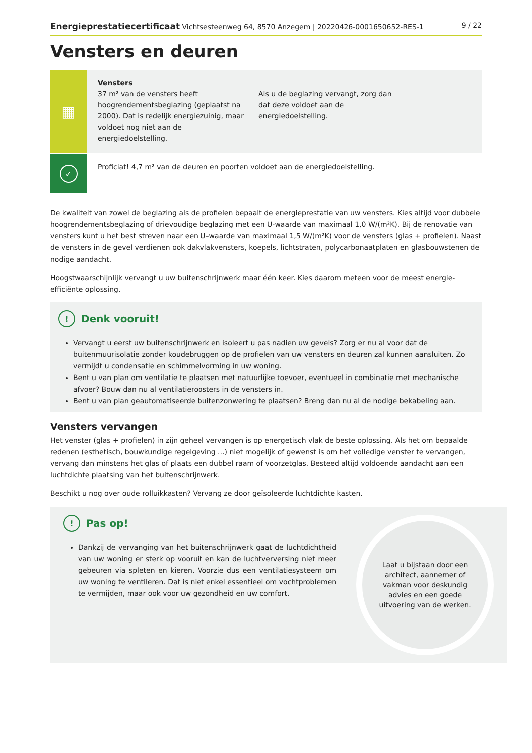Energieprestatiecertificaat Vichtsesteenweg 64, 8570 Anzegem | 20220426-0001650652-RES-1 9 / 22
Vensters en deuren
▦
Vensters
37 m² van de vensters heeft hoogrendementsbeglazing (geplaatst na 2000). Dat is redelijk energiezuinig, maar voldoet nog niet aan de energiedoelstelling.
Als u de beglazing vervangt, zorg dan dat deze voldoet aan de energiedoelstelling.
✓
Proficiat! 4,7 m² van de deuren en poorten voldoet aan de energiedoelstelling.
De kwaliteit van zowel de beglazing als de profielen bepaalt de energieprestatie van uw vensters. Kies altijd voor dubbele hoogrendementsbeglazing of drievoudige beglazing met een U-waarde van maximaal 1,0 W/(m²K). Bij de renovatie van vensters kunt u het best streven naar een U–waarde van maximaal 1,5 W/(m²K) voor de vensters (glas + profielen). Naast de vensters in de gevel verdienen ook dakvlakvensters, koepels, lichtstraten, polycarbonaatplaten en glasbouwstenen de nodige aandacht.
Hoogstwaarschijnlijk vervangt u uw buitenschrijnwerk maar één keer. Kies daarom meteen voor de meest energie-efficiënte oplossing.
! Denk vooruit!
Vervangt u eerst uw buitenschrijnwerk en isoleert u pas nadien uw gevels? Zorg er nu al voor dat de buitenmuurisolatie zonder koudebruggen op de profielen van uw vensters en deuren zal kunnen aansluiten. Zo vermijdt u condensatie en schimmelvorming in uw woning.
Bent u van plan om ventilatie te plaatsen met natuurlijke toevoer, eventueel in combinatie met mechanische afvoer? Bouw dan nu al ventilatieroosters in de vensters in.
Bent u van plan geautomatiseerde buitenzonwering te plaatsen? Breng dan nu al de nodige bekabeling aan.
Vensters vervangen
Het venster (glas + profielen) in zijn geheel vervangen is op energetisch vlak de beste oplossing. Als het om bepaalde redenen (esthetisch, bouwkundige regelgeving ...) niet mogelijk of gewenst is om het volledige venster te vervangen, vervang dan minstens het glas of plaats een dubbel raam of voorzetglas. Besteed altijd voldoende aandacht aan een luchtdichte plaatsing van het buitenschrijnwerk.
Beschikt u nog over oude rolluikkasten? Vervang ze door geïsoleerde luchtdichte kasten.
! Pas op!
Dankzij de vervanging van het buitenschrijnwerk gaat de luchtdichtheid van uw woning er sterk op vooruit en kan de luchtverversing niet meer gebeuren via spleten en kieren. Voorzie dus een ventilatiesysteem om uw woning te ventileren. Dat is niet enkel essentieel om vochtproblemen te vermijden, maar ook voor uw gezondheid en uw comfort.
Laat u bijstaan door een architect, aannemer of vakman voor deskundig advies en een goede uitvoering van de werken.